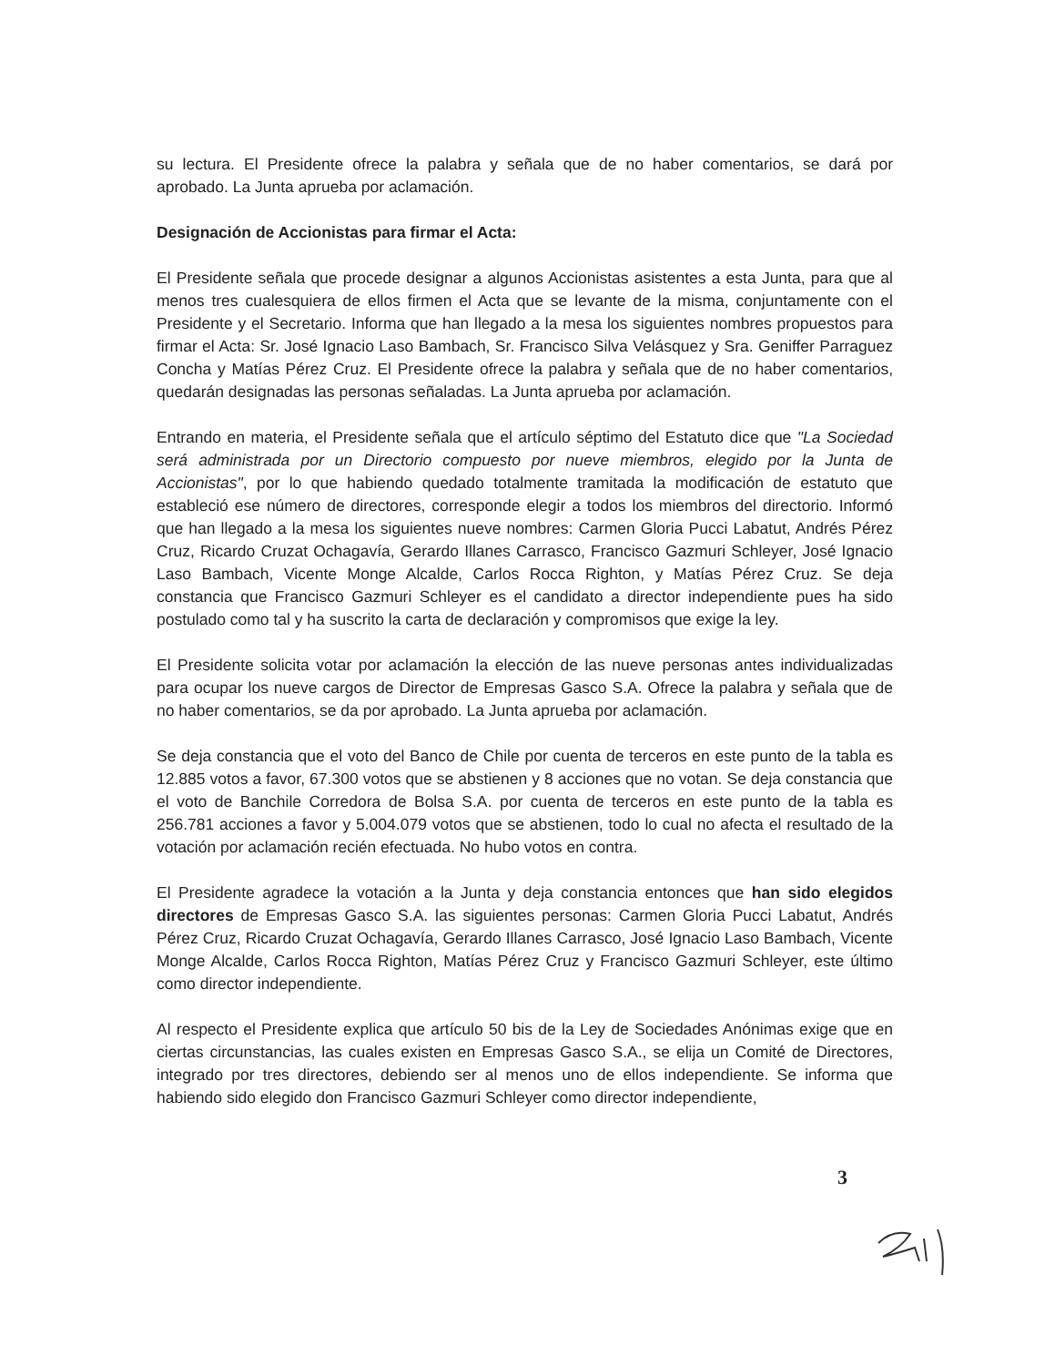su lectura. El Presidente ofrece la palabra y señala que de no haber comentarios, se dará por aprobado. La Junta aprueba por aclamación.
Designación de Accionistas para firmar el Acta:
El Presidente señala que procede designar a algunos Accionistas asistentes a esta Junta, para que al menos tres cualesquiera de ellos firmen el Acta que se levante de la misma, conjuntamente con el Presidente y el Secretario. Informa que han llegado a la mesa los siguientes nombres propuestos para firmar el Acta: Sr. José Ignacio Laso Bambach, Sr. Francisco Silva Velásquez y Sra. Geniffer Parraguez Concha y Matías Pérez Cruz. El Presidente ofrece la palabra y señala que de no haber comentarios, quedarán designadas las personas señaladas. La Junta aprueba por aclamación.
Entrando en materia, el Presidente señala que el artículo séptimo del Estatuto dice que "La Sociedad será administrada por un Directorio compuesto por nueve miembros, elegido por la Junta de Accionistas", por lo que habiendo quedado totalmente tramitada la modificación de estatuto que estableció ese número de directores, corresponde elegir a todos los miembros del directorio. Informó que han llegado a la mesa los siguientes nueve nombres: Carmen Gloria Pucci Labatut, Andrés Pérez Cruz, Ricardo Cruzat Ochagavía, Gerardo Illanes Carrasco, Francisco Gazmuri Schleyer, José Ignacio Laso Bambach, Vicente Monge Alcalde, Carlos Rocca Righton, y Matías Pérez Cruz. Se deja constancia que Francisco Gazmuri Schleyer es el candidato a director independiente pues ha sido postulado como tal y ha suscrito la carta de declaración y compromisos que exige la ley.
El Presidente solicita votar por aclamación la elección de las nueve personas antes individualizadas para ocupar los nueve cargos de Director de Empresas Gasco S.A. Ofrece la palabra y señala que de no haber comentarios, se da por aprobado. La Junta aprueba por aclamación.
Se deja constancia que el voto del Banco de Chile por cuenta de terceros en este punto de la tabla es 12.885 votos a favor, 67.300 votos que se abstienen y 8 acciones que no votan. Se deja constancia que el voto de Banchile Corredora de Bolsa S.A. por cuenta de terceros en este punto de la tabla es 256.781 acciones a favor y 5.004.079 votos que se abstienen, todo lo cual no afecta el resultado de la votación por aclamación recién efectuada. No hubo votos en contra.
El Presidente agradece la votación a la Junta y deja constancia entonces que han sido elegidos directores de Empresas Gasco S.A. las siguientes personas: Carmen Gloria Pucci Labatut, Andrés Pérez Cruz, Ricardo Cruzat Ochagavía, Gerardo Illanes Carrasco, José Ignacio Laso Bambach, Vicente Monge Alcalde, Carlos Rocca Righton, Matías Pérez Cruz y Francisco Gazmuri Schleyer, este último como director independiente.
Al respecto el Presidente explica que artículo 50 bis de la Ley de Sociedades Anónimas exige que en ciertas circunstancias, las cuales existen en Empresas Gasco S.A., se elija un Comité de Directores, integrado por tres directores, debiendo ser al menos uno de ellos independiente. Se informa que habiendo sido elegido don Francisco Gazmuri Schleyer como director independiente,
3